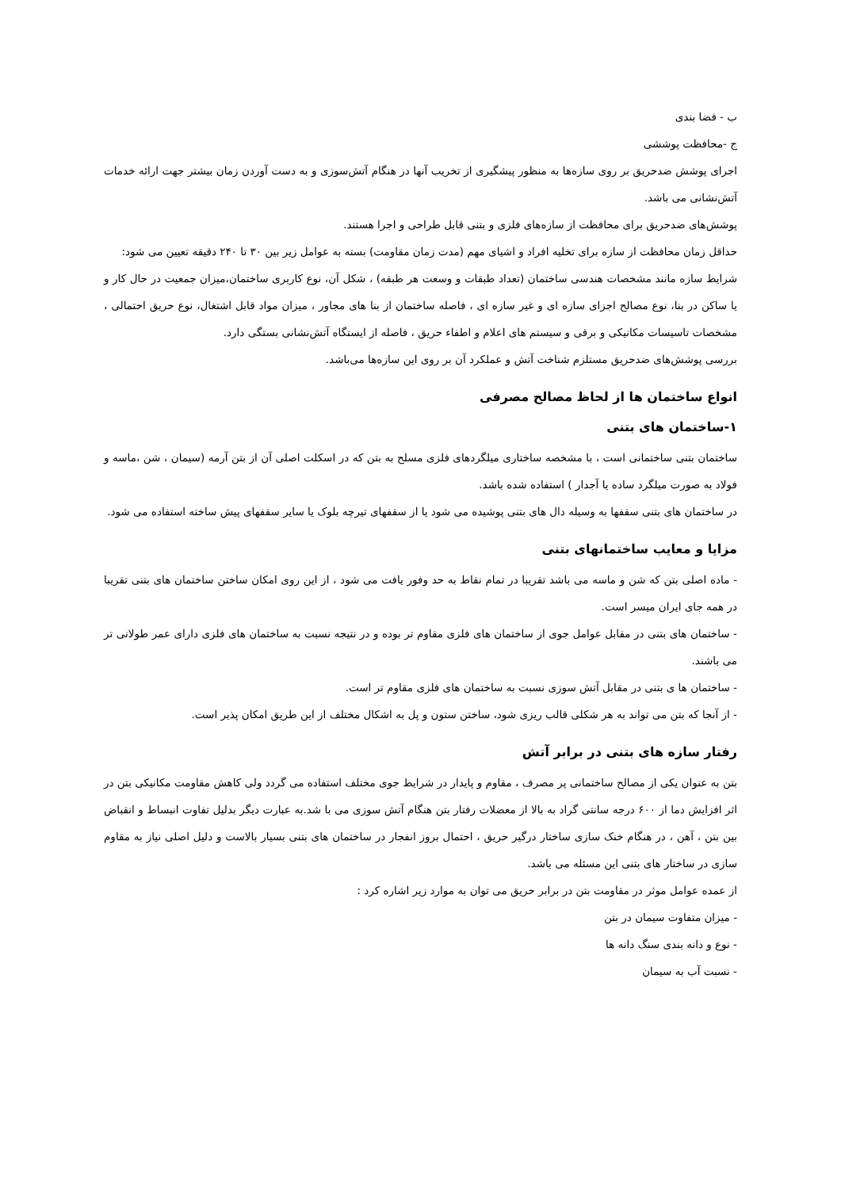ب - فضا بندی
ج -محافظت پوششی
اجرای پوشش ضدحریق بر روی سازه‌ها به منظور پیشگیری از تخریب آنها در هنگام آتش‌سوزی و به دست آوردن زمان بیشتر جهت ارائه خدمات آتش‌نشانی می باشد.
پوشش‌های ضدحریق برای محافظت از سازه‌های فلزی و بتنی قابل طراحی و اجرا هستند.
حداقل زمان محافظت از سازه برای تخلیه افراد و اشیای مهم (مدت زمان مقاومت) بسته به عوامل زیر بین ۳۰ تا ۲۴۰ دقیقه تعیین می شود:
شرایط سازه مانند مشخصات هندسی ساختمان (تعداد طبقات و وسعت هر طبقه) ، شکل آن، نوع کاربری ساختمان،میزان جمعیت در حال کار و یا ساکن در بنا، نوع مصالح اجزای سازه ای و غیر سازه ای ، فاصله ساختمان از بنا های مجاور ، میزان مواد قابل اشتغال، نوع حریق احتمالی ، مشخصات تاسیسات مکانیکی و برقی و سیستم های اعلام و اطفاء حریق ، فاصله از ایستگاه آتش‌نشانی بستگی دارد.
بررسی پوشش‌های ضدحریق مستلزم شناخت آتش و عملکرد آن بر روی این سازه‌ها می‌باشد.
انواع ساختمان ها از لحاظ مصالح مصرفی
۱-ساختمان های بتنی
ساختمان بتنی ساختمانی است ، با مشخصه ساختاری میلگردهای فلزی مسلح به بتن که در اسکلت اصلی آن از بتن آرمه (سیمان ، شن ،ماسه و فولاد به صورت میلگرد ساده یا آجدار ) استفاده شده باشد.
در ساختمان های بتنی سقفها به وسیله دال های بتنی پوشیده می شود یا از سقفهای تیرچه بلوک یا سایر سقفهای پیش ساخته استفاده می شود.
مزایا و معایب ساختمانهای بتنی
- ماده اصلی بتن که شن و ماسه می باشد تقریبا در تمام نقاط به حد وفور یافت می شود ، از این روی امکان ساختن ساختمان های بتنی تقریبا در همه جای ایران میسر است.
- ساختمان های بتنی در مقابل عوامل جوی از ساختمان های فلزی مقاوم تر بوده و در نتیجه نسبت به ساختمان های فلزی دارای عمر طولانی تر می باشند.
- ساختمان ها ی بتنی در مقابل آتش سوزی نسبت به ساختمان های فلزی مقاوم تر است.
- از آنجا که بتن می تواند به هر شکلی قالب ریزی شود، ساختن ستون و پل به اشکال مختلف از این طریق امکان پذیر است.
رفتار سازه های بتنی در برابر آتش
بتن به عنوان یکی از مصالح ساختمانی پر مصرف ، مقاوم و پایدار در شرایط جوی مختلف استفاده می گردد ولی کاهش مقاومت مکانیکی بتن در اثر افزایش دما از ۶۰۰ درجه سانتی گراد به بالا از معضلات رفتار بتن هنگام آتش سوزی می با شد.به عبارت دیگر بدلیل تفاوت انبساط و انقباض بین بتن ، آهن ، در هنگام خنک سازی ساختار درگیر حریق ، احتمال بروز انفجار در ساختمان های بتنی بسیار بالاست و دلیل اصلی نیاز به مقاوم سازی در ساختار های بتنی این مسئله می باشد.
از عمده عوامل موثر در مقاومت بتن در برابر حریق می توان به موارد زیر اشاره کرد :
- میزان متفاوت سیمان در بتن
- نوع و دانه بندی سنگ دانه ها
- نسبت آب به سیمان